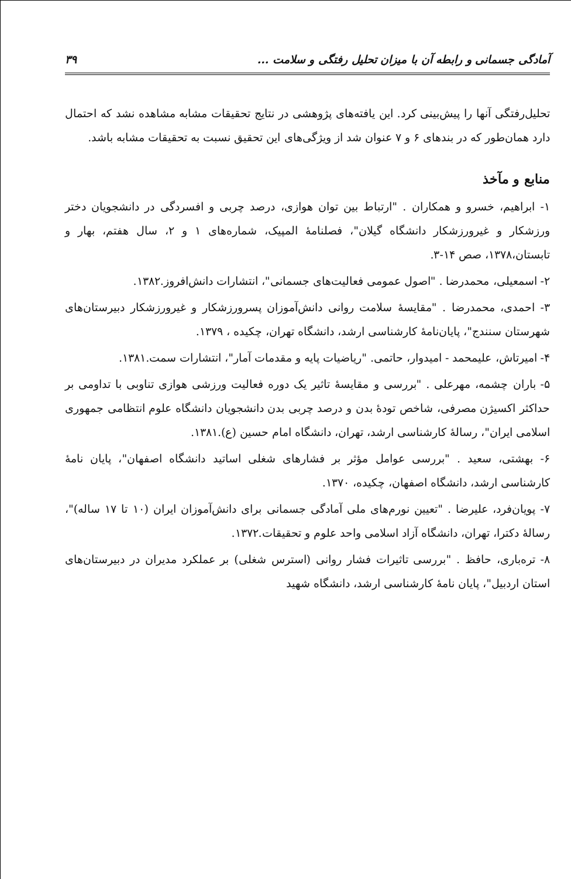آمادگی جسمانی و رابطه آن با میزان تحلیل رفتگی و سلامت ... ۳۹
تحلیل‌رفتگی آنها را پیش‌بینی کرد. این یافته‌های پژوهشی در نتایج تحقیقات مشابه مشاهده نشد که احتمال دارد همان‌طور که در بندهای ۶ و ۷ عنوان شد از ویژگی‌های این تحقیق نسبت به تحقیقات مشابه باشد.
منابع و مآخذ
۱- ابراهیم، خسرو و همکاران . "ارتباط بین توان هوازی، درصد چربی و افسردگی در دانشجویان دختر ورزشکار و غیرورزشکار دانشگاه گیلان"، فصلنامهٔ المپیک، شماره‌های ۱ و ۲، سال هفتم، بهار و تابستان،۱۳۷۸، صص ۱۴-۳.
۲- اسمعیلی، محمدرضا . "اصول عمومی فعالیت‌های جسمانی"، انتشارات دانش‌افروز.۱۳۸۲.
۳- احمدی، محمدرضا . "مقایسهٔ سلامت روانی دانش‌آموزان پسرورزشکار و غیرورزشکار دبیرستان‌های شهرستان سنندج"، پایان‌نامهٔ کارشناسی ارشد، دانشگاه تهران، چکیده ، ۱۳۷۹.
۴- امیرتاش، علیمحمد - امیدوار، حاتمی. "ریاضیات پایه و مقدمات آمار"، انتشارات سمت.۱۳۸۱.
۵- باران چشمه، مهرعلی . "بررسی و مقایسهٔ تاثیر یک دوره فعالیت ورزشی هوازی تناوبی با تداومی بر حداکثر اکسیژن مصرفی، شاخص تودهٔ بدن و درصد چربی بدن دانشجویان دانشگاه علوم انتظامی جمهوری اسلامی ایران"، رسالهٔ کارشناسی ارشد، تهران، دانشگاه امام حسین (ع).۱۳۸۱.
۶- بهشتی، سعید . "بررسی عوامل مؤثر بر فشارهای شغلی اساتید دانشگاه اصفهان"، پایان نامهٔ کارشناسی ارشد، دانشگاه اصفهان، چکیده، ۱۳۷۰.
۷- پویان‌فرد، علیرضا . "تعیین نورم‌های ملی آمادگی جسمانی برای دانش‌آموزان ایران (۱۰ تا ۱۷ ساله)"، رسالهٔ دکترا، تهران، دانشگاه آزاد اسلامی واحد علوم و تحقیقات.۱۳۷۲.
۸- تره‌باری، حافظ . "بررسی تاثیرات فشار روانی (استرس شغلی) بر عملکرد مدیران در دبیرستان‌های استان اردبیل"، پایان نامهٔ کارشناسی ارشد، دانشگاه شهید